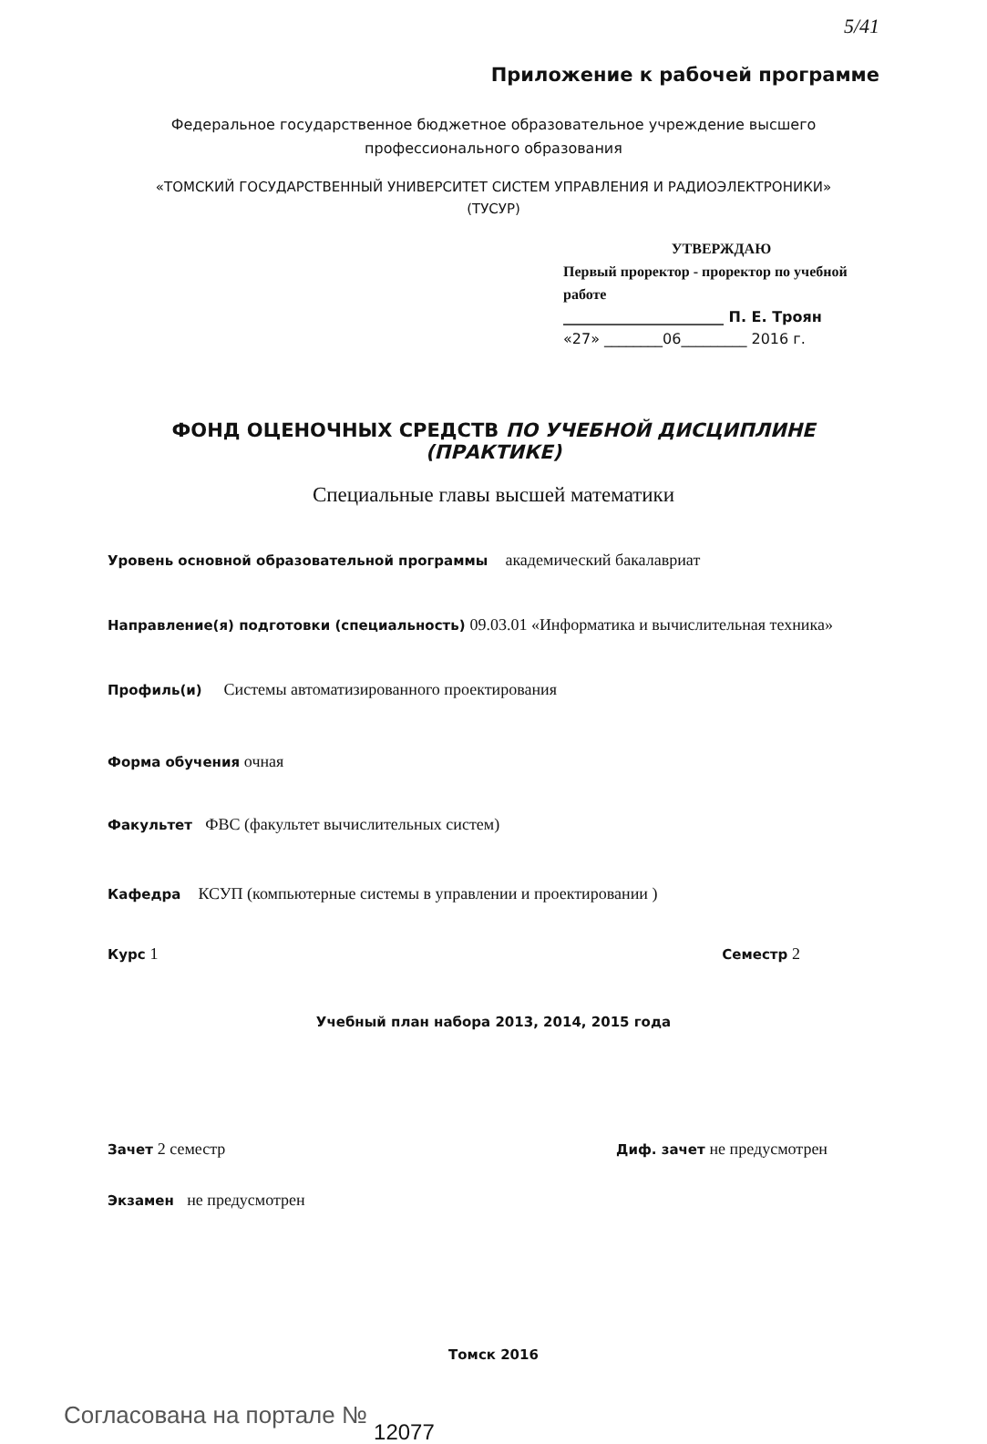5/41
Приложение к рабочей программе
Федеральное государственное бюджетное образовательное учреждение высшего профессионального образования
«ТОМСКИЙ ГОСУДАРСТВЕННЫЙ УНИВЕРСИТЕТ СИСТЕМ УПРАВЛЕНИЯ И РАДИОЭЛЕКТРОНИКИ»
(ТУСУР)
УТВЕРЖДАЮ
Первый проректор - проректор по учебной работе
______________________ П. Е. Троян
«27» ________06_________ 2016 г.
ФОНД ОЦЕНОЧНЫХ СРЕДСТВ ПО УЧЕБНОЙ ДИСЦИПЛИНЕ (ПРАКТИКЕ)
Специальные главы высшей математики
Уровень основной образовательной программы академический бакалавриат
Направление(я) подготовки (специальность) 09.03.01 «Информатика и вычислительная техника»
Профиль(и) Системы автоматизированного проектирования
Форма обучения очная
Факультет ФВС (факультет вычислительных систем)
Кафедра КСУП (компьютерные системы в управлении и проектировании )
Курс 1 Семестр 2
Учебный план набора 2013, 2014, 2015 года
Зачет 2 семестр Диф. зачет не предусмотрен
Экзамен не предусмотрен
Томск 2016
Согласована на портале № 12077